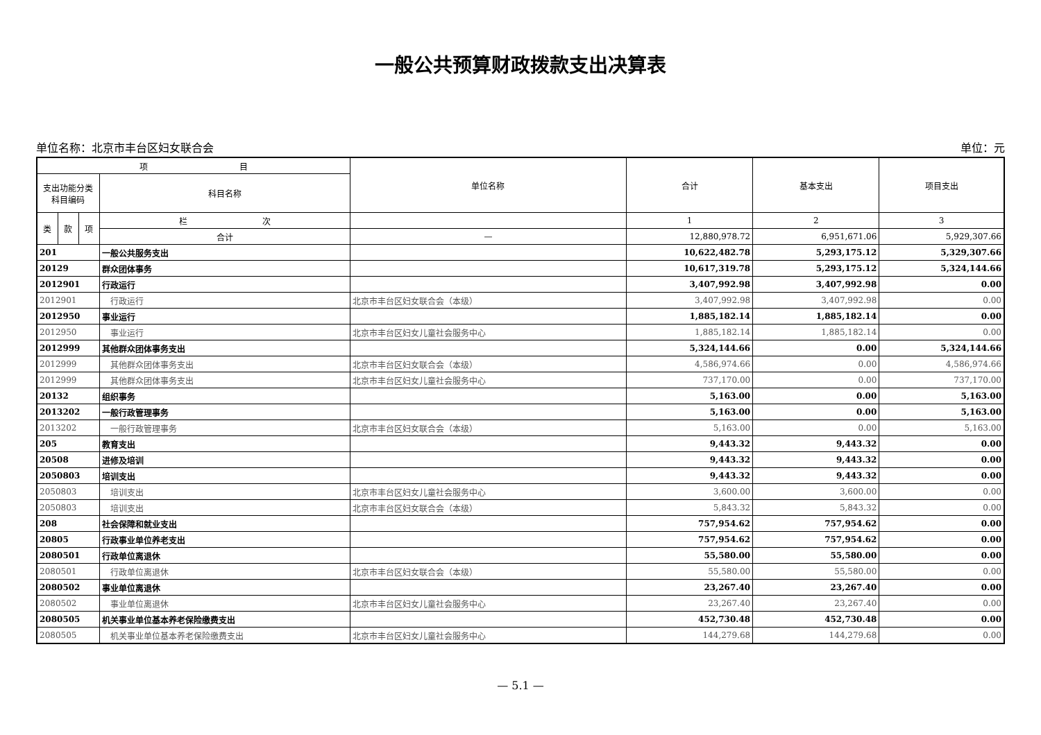一般公共预算财政拨款支出决算表
单位名称：北京市丰台区妇女联合会 单位：元
| 项 目 | | | | 单位名称 | 合计 | 基本支出 | 项目支出 |
| --- | --- | --- | --- | --- | --- | --- | --- |
| 支出功能分类 科目编码 | | | 科目名称 | | | | |
| 类 | 款 | 项 | 栏 次 | | 1 | 2 | 3 |
| | | | 合计 | — | 12,880,978.72 | 6,951,671.06 | 5,929,307.66 |
| 201 | | | 一般公共服务支出 | | 10,622,482.78 | 5,293,175.12 | 5,329,307.66 |
| 20129 | | | 群众团体事务 | | 10,617,319.78 | 5,293,175.12 | 5,324,144.66 |
| 2012901 | | | 行政运行 | | 3,407,992.98 | 3,407,992.98 | 0.00 |
| 2012901 | | | 行政运行 | 北京市丰台区妇女联合会（本级） | 3,407,992.98 | 3,407,992.98 | 0.00 |
| 2012950 | | | 事业运行 | | 1,885,182.14 | 1,885,182.14 | 0.00 |
| 2012950 | | | 事业运行 | 北京市丰台区妇女儿童社会服务中心 | 1,885,182.14 | 1,885,182.14 | 0.00 |
| 2012999 | | | 其他群众团体事务支出 | | 5,324,144.66 | 0.00 | 5,324,144.66 |
| 2012999 | | | 其他群众团体事务支出 | 北京市丰台区妇女联合会（本级） | 4,586,974.66 | 0.00 | 4,586,974.66 |
| 2012999 | | | 其他群众团体事务支出 | 北京市丰台区妇女儿童社会服务中心 | 737,170.00 | 0.00 | 737,170.00 |
| 20132 | | | 组织事务 | | 5,163.00 | 0.00 | 5,163.00 |
| 2013202 | | | 一般行政管理事务 | | 5,163.00 | 0.00 | 5,163.00 |
| 2013202 | | | 一般行政管理事务 | 北京市丰台区妇女联合会（本级） | 5,163.00 | 0.00 | 5,163.00 |
| 205 | | | 教育支出 | | 9,443.32 | 9,443.32 | 0.00 |
| 20508 | | | 进修及培训 | | 9,443.32 | 9,443.32 | 0.00 |
| 2050803 | | | 培训支出 | | 9,443.32 | 9,443.32 | 0.00 |
| 2050803 | | | 培训支出 | 北京市丰台区妇女儿童社会服务中心 | 3,600.00 | 3,600.00 | 0.00 |
| 2050803 | | | 培训支出 | 北京市丰台区妇女联合会（本级） | 5,843.32 | 5,843.32 | 0.00 |
| 208 | | | 社会保障和就业支出 | | 757,954.62 | 757,954.62 | 0.00 |
| 20805 | | | 行政事业单位养老支出 | | 757,954.62 | 757,954.62 | 0.00 |
| 2080501 | | | 行政单位离退休 | | 55,580.00 | 55,580.00 | 0.00 |
| 2080501 | | | 行政单位离退休 | 北京市丰台区妇女联合会（本级） | 55,580.00 | 55,580.00 | 0.00 |
| 2080502 | | | 事业单位离退休 | | 23,267.40 | 23,267.40 | 0.00 |
| 2080502 | | | 事业单位离退休 | 北京市丰台区妇女儿童社会服务中心 | 23,267.40 | 23,267.40 | 0.00 |
| 2080505 | | | 机关事业单位基本养老保险缴费支出 | | 452,730.48 | 452,730.48 | 0.00 |
| 2080505 | | | 机关事业单位基本养老保险缴费支出 | 北京市丰台区妇女儿童社会服务中心 | 144,279.68 | 144,279.68 | 0.00 |
— 5.1 —